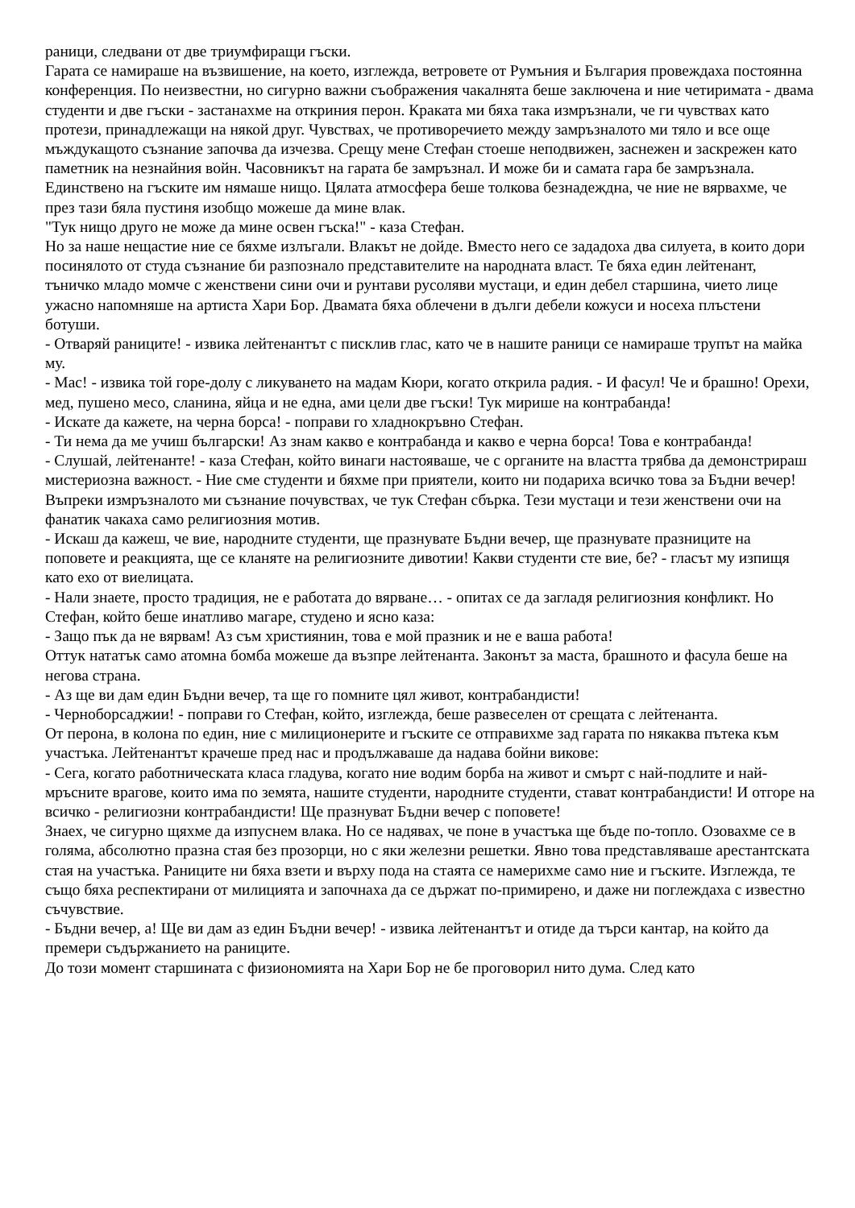раници, следвани от две триумфиращи гъски.
Гарата се намираше на възвишение, на което, изглежда, ветровете от Румъния и България провеждаха постоянна конференция. По неизвестни, но сигурно важни съображения чакалнята беше заключена и ние четиримата - двама студенти и две гъски - застанахме на откриния перон. Краката ми бяха така измръзнали, че ги чувствах като протези, принадлежащи на някой друг. Чувствах, че противоречието между замръзналото ми тяло и все още мъждукащото съзнание започва да изчезва. Срещу мене Стефан стоеше неподвижен, заснежен и заскрежен като паметник на незнайния войн. Часовникът на гарата бе замръзнал. И може би и самата гара бе замръзнала. Единствено на гъските им нямаше нищо. Цялата атмосфера беше толкова безнадеждна, че ние не вярвахме, че през тази бяла пустиня изобщо можеше да мине влак.
"Тук нищо друго не може да мине освен гъска!" - каза Стефан.
Но за наше нещастие ние се бяхме излъгали. Влакът не дойде. Вместо него се зададоха два силуета, в които дори посинялото от студа съзнание би разпознало представителите на народната власт. Те бяха един лейтенант, тъничко младо момче с женствени сини очи и рунтави русоляви мустаци, и един дебел старшина, чието лице ужасно напомняше на артиста Хари Бор. Двамата бяха облечени в дълги дебели кожуси и носеха плъстени ботуши.
- Отваряй раниците! - извика лейтенантът с писклив глас, като че в нашите раници се намираше трупът на майка му.
- Мас! - извика той горе-долу с ликуването на мадам Кюри, когато открила радия. - И фасул! Че и брашно! Орехи, мед, пушено месо, сланина, яйца и не една, ами цели две гъски! Тук мирише на контрабанда!
- Искате да кажете, на черна борса! - поправи го хладнокръвно Стефан.
- Ти нема да ме учиш български! Аз знам какво е контрабанда и какво е черна борса! Това е контрабанда!
- Слушай, лейтенанте! - каза Стефан, който винаги настояваше, че с органите на властта трябва да демонстрираш мистериозна важност. - Ние сме студенти и бяхме при приятели, които ни подариха всичко това за Бъдни вечер!
Въпреки измръзналото ми съзнание почувствах, че тук Стефан сбърка. Тези мустаци и тези женствени очи на фанатик чакаха само религиозния мотив.
- Искаш да кажеш, че вие, народните студенти, ще празнувате Бъдни вечер, ще празнувате празниците на поповете и реакцията, ще се кланяте на религиозните дивотии! Какви студенти сте вие, бе? - гласът му изпищя като ехо от виелицата.
- Нали знаете, просто традиция, не е работата до вярване… - опитах се да загладя религиозния конфликт. Но Стефан, който беше инатливо магаре, студено и ясно каза:
- Защо пък да не вярвам! Аз съм християнин, това е мой празник и не е ваша работа!
Оттук нататък само атомна бомба можеше да възпре лейтенанта. Законът за маста, брашното и фасула беше на негова страна.
- Аз ще ви дам един Бъдни вечер, та ще го помните цял живот, контрабандисти!
- Черноборсаджии! - поправи го Стефан, който, изглежда, беше развеселен от срещата с лейтенанта.
От перона, в колона по един, ние с милиционерите и гъските се отправихме зад гарата по някаква пътека към участъка. Лейтенантът крачеше пред нас и продължаваше да надава бойни викове:
- Сега, когато работническата класа гладува, когато ние водим борба на живот и смърт с най-подлите и най-мръсните врагове, които има по земята, нашите студенти, народните студенти, стават контрабандисти! И отгоре на всичко - религиозни контрабандисти! Ще празнуват Бъдни вечер с поповете!
Знаех, че сигурно щяхме да изпуснем влака. Но се надявах, че поне в участъка ще бъде по-топло. Озовахме се в голяма, абсолютно празна стая без прозорци, но с яки железни решетки. Явно това представляваше арестантската стая на участъка. Раниците ни бяха взети и върху пода на стаята се намерихме само ние и гъските. Изглежда, те също бяха респектирани от милицията и започнаха да се държат по-примирено, и даже ни поглеждаха с известно съчувствие.
- Бъдни вечер, а! Ще ви дам аз един Бъдни вечер! - извика лейтенантът и отиде да търси кантар, на който да премери съдържанието на раниците.
До този момент старшината с физиономията на Хари Бор не бе проговорил нито дума. След като